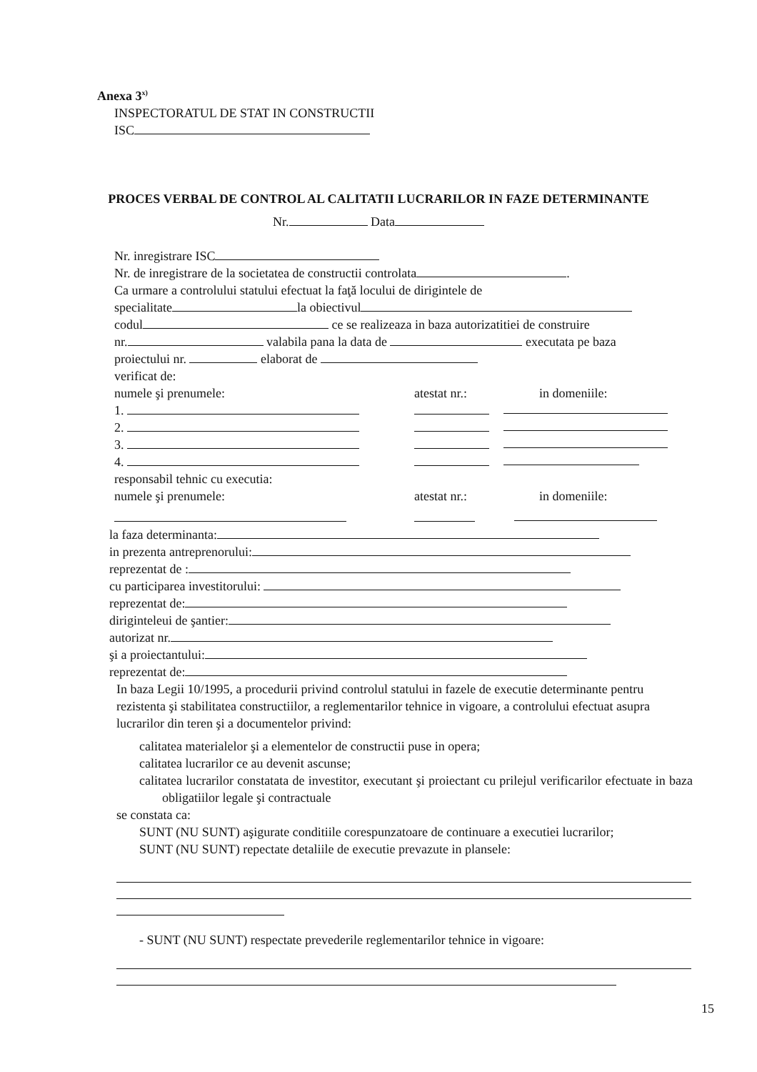Anexa 3<sup>x)</sup>
INSPECTORATUL DE STAT IN CONSTRUCTII
ISC
PROCES VERBAL DE CONTROL AL CALITATII LUCRARILOR IN FAZE DETERMINANTE
Nr. Data
Nr. inregistrare ISC
Nr. de inregistrare de la societatea de constructii controlata .
Ca urmare a controlului statului efectuat la faţă locului de dirigintele de
specialitate la obiectivul
codul ce se realizeaza in baza autorizatitiei de construire
nr. valabila pana la data de executata pe baza
proiectului nr. elaborat de
verificat de:
numele şi prenumele: atestat nr.: in domeniile:
1.
2.
3.
4.
responsabil tehnic cu executia:
numele şi prenumele: atestat nr.: in domeniile:
la faza determinanta:
in prezenta antreprenorului:
reprezentat de :
cu participarea investitorului:
reprezentat de:
diriginteleui de şantier:
autorizat nr.
şi a proiectantului:
reprezentat de:
In baza Legii 10/1995, a procedurii privind controlul statului in fazele de executie determinante pentru rezistenta şi stabilitatea constructiilor, a reglementarilor tehnice in vigoare, a controlului efectuat asupra lucrarilor din teren şi a documentelor privind:
calitatea materialelor şi a elementelor de constructii puse in opera;
calitatea lucrarilor ce au devenit ascunse;
calitatea lucrarilor constatata de investitor, executant şi proiectant cu prilejul verificarilor efectuate in baza obligatiilor legale şi contractuale
se constata ca:
SUNT (NU SUNT) aşigurate conditiile corespunzatoare de continuare a executiei lucrarilor;
SUNT (NU SUNT) repectate detaliile de executie prevazute in plansele:
- SUNT (NU SUNT) respectate prevederile reglementarilor tehnice in vigoare:
15